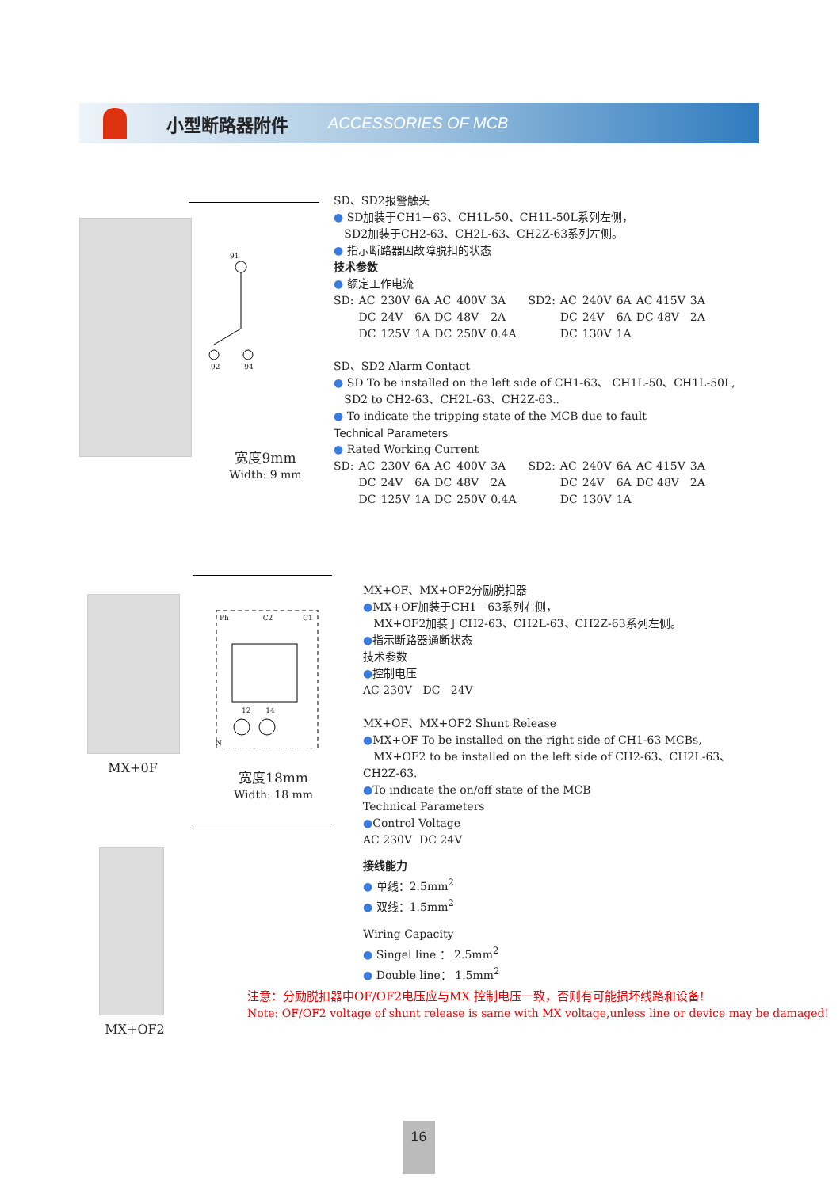小型断路器附件 ACCESSORIES OF MCB
91
92 94
宽度9mm
Width: 9 mm
SD、SD2报警触头
● SD加装于CH1－63、CH1L-50、CH1L-50L系列左侧，
SD2加装于CH2-63、CH2L-63、CH2Z-63系列左侧。
● 指示断路器因故障脱扣的状态
技术参数
● 额定工作电流
| SD: | AC | 230V | 6A | AC | 400V | 3A | SD2: | AC | 240V | 6A | AC 415V | 3A |
| | DC | 24V | 6A | DC | 48V | 2A | | DC | 24V | 6A | DC 48V | 2A |
| | DC | 125V | 1A | DC | 250V | 0.4A | | DC | 130V | 1A | | |
SD、SD2 Alarm Contact
● SD To be installed on the left side of CH1-63、 CH1L-50、CH1L-50L,
SD2 to CH2-63、CH2L-63、CH2Z-63..
● To indicate the tripping state of the MCB due to fault
Technical Parameters
● Rated Working Current
| SD: | AC | 230V | 6A | AC | 400V | 3A | SD2: | AC | 240V | 6A | AC 415V | 3A |
| | DC | 24V | 6A | DC | 48V | 2A | | DC | 24V | 6A | DC 48V | 2A |
| | DC | 125V | 1A | DC | 250V | 0.4A | | DC | 130V | 1A | | |
MX+0F
Ph C2 C1
12 14
N
宽度18mm
Width: 18 mm
MX+OF、MX+OF2分励脱扣器
●MX+OF加装于CH1－63系列右侧，
MX+OF2加装于CH2-63、CH2L-63、CH2Z-63系列左侧。
●指示断路器通断状态
技术参数
●控制电压
AC 230V DC 24V
MX+OF、MX+OF2 Shunt Release
●MX+OF To be installed on the right side of CH1-63 MCBs,
MX+OF2 to be installed on the left side of CH2-63、CH2L-63、CH2Z-63.
●To indicate the on/off state of the MCB
Technical Parameters
●Control Voltage
AC 230V DC 24V
接线能力
● 单线：2.5mm<sup>2</sup>
● 双线：1.5mm<sup>2</sup>
Wiring Capacity
● Singel line ： 2.5mm<sup>2</sup>
● Double line： 1.5mm<sup>2</sup>
MX+OF2
注意：分励脱扣器中OF/OF2电压应与MX 控制电压一致，否则有可能损坏线路和设备!
Note: OF/OF2 voltage of shunt release is same with MX voltage,unless line or device may be damaged!
16